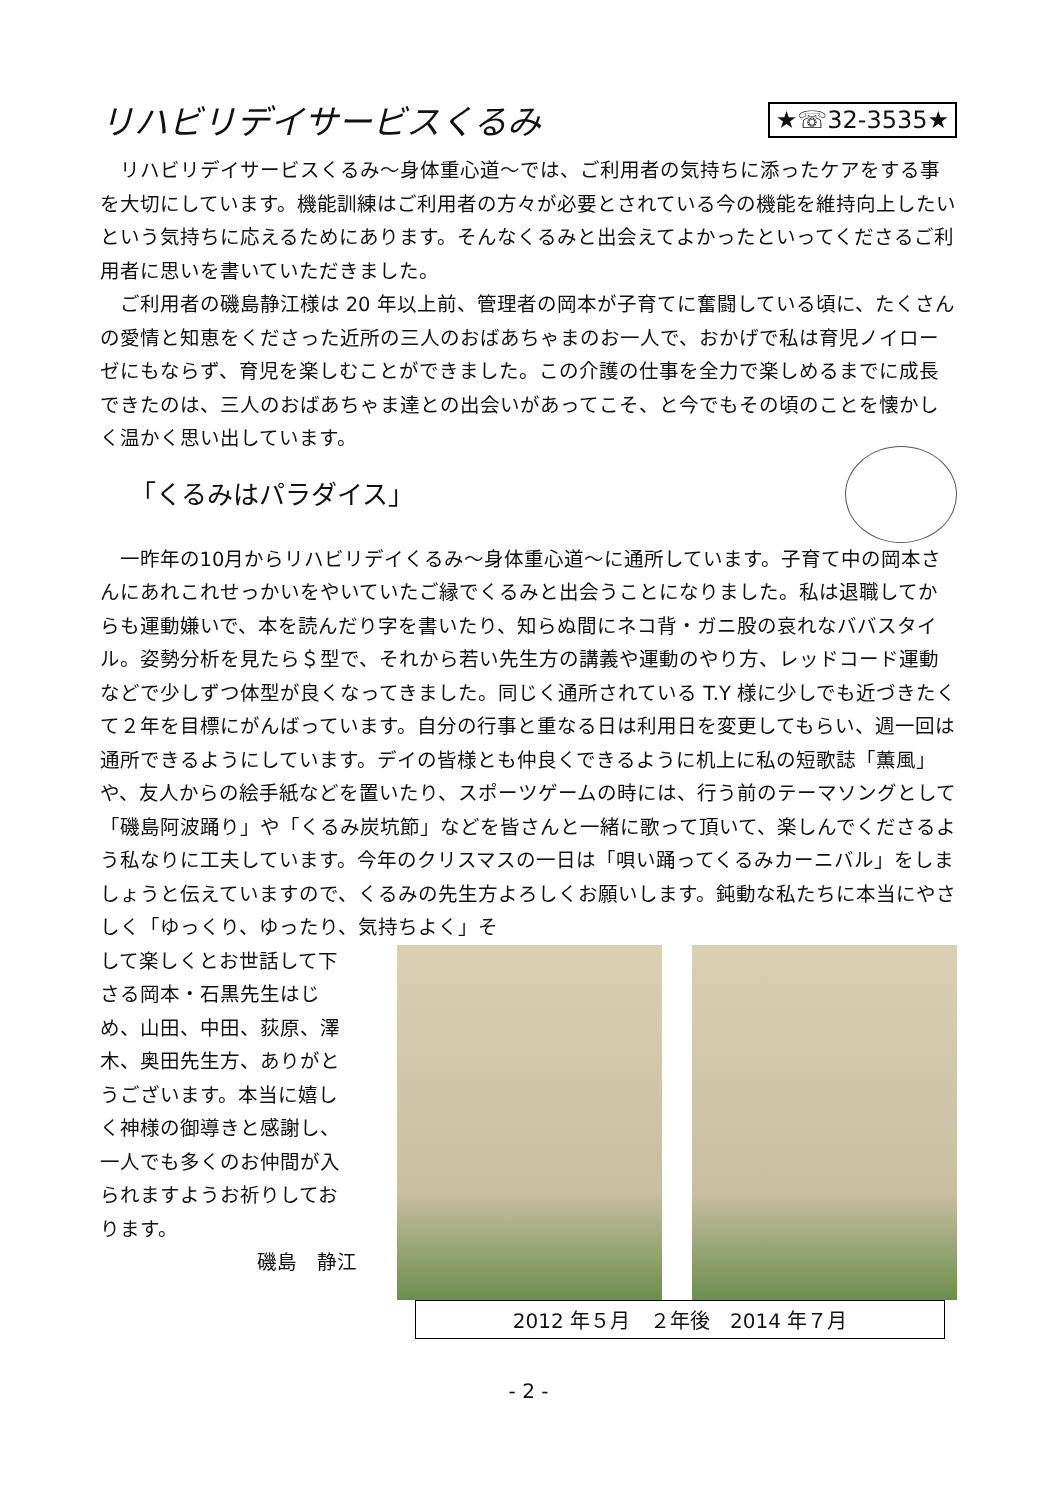リハビリデイサービスくるみ
★☏32-3535★
リハビリデイサービスくるみ～身体重心道～では、ご利用者の気持ちに添ったケアをする事を大切にしています。機能訓練はご利用者の方々が必要とされている今の機能を維持向上したいという気持ちに応えるためにあります。そんなくるみと出会えてよかったといってくださるご利用者に思いを書いていただきました。
ご利用者の磯島静江様は 20 年以上前、管理者の岡本が子育てに奮闘している頃に、たくさんの愛情と知恵をくださった近所の三人のおばあちゃまのお一人で、おかげで私は育児ノイローゼにもならず、育児を楽しむことができました。この介護の仕事を全力で楽しめるまでに成長できたのは、三人のおばあちゃま達との出会いがあってこそ、と今でもその頃のことを懐かしく温かく思い出しています。
「くるみはパラダイス」
一昨年の10月からリハビリデイくるみ～身体重心道～に通所しています。子育て中の岡本さんにあれこれせっかいをやいていたご縁でくるみと出会うことになりました。私は退職してからも運動嫌いで、本を読んだり字を書いたり、知らぬ間にネコ背・ガニ股の哀れなババスタイル。姿勢分析を見たら＄型で、それから若い先生方の講義や運動のやり方、レッドコード運動などで少しずつ体型が良くなってきました。同じく通所されている T.Y 様に少しでも近づきたくて２年を目標にがんばっています。自分の行事と重なる日は利用日を変更してもらい、週一回は通所できるようにしています。デイの皆様とも仲良くできるように机上に私の短歌誌「薫風」や、友人からの絵手紙などを置いたり、スポーツゲームの時には、行う前のテーマソングとして「磯島阿波踊り」や「くるみ炭坑節」などを皆さんと一緒に歌って頂いて、楽しんでくださるよう私なりに工夫しています。今年のクリスマスの一日は「唄い踊ってくるみカーニバル」をしましょうと伝えていますので、くるみの先生方よろしくお願いします。鈍動な私たちに本当にやさしく「ゆっくり、ゆったり、気持ちよく」そ
して楽しくとお世話して下さる岡本・石黒先生はじめ、山田、中田、荻原、澤木、奥田先生方、ありがとうございます。本当に嬉しく神様の御導きと感謝し、一人でも多くのお仲間が入られますようお祈りしております。
磯島　静江
2012 年５月　２年後　2014 年７月
- 2 -